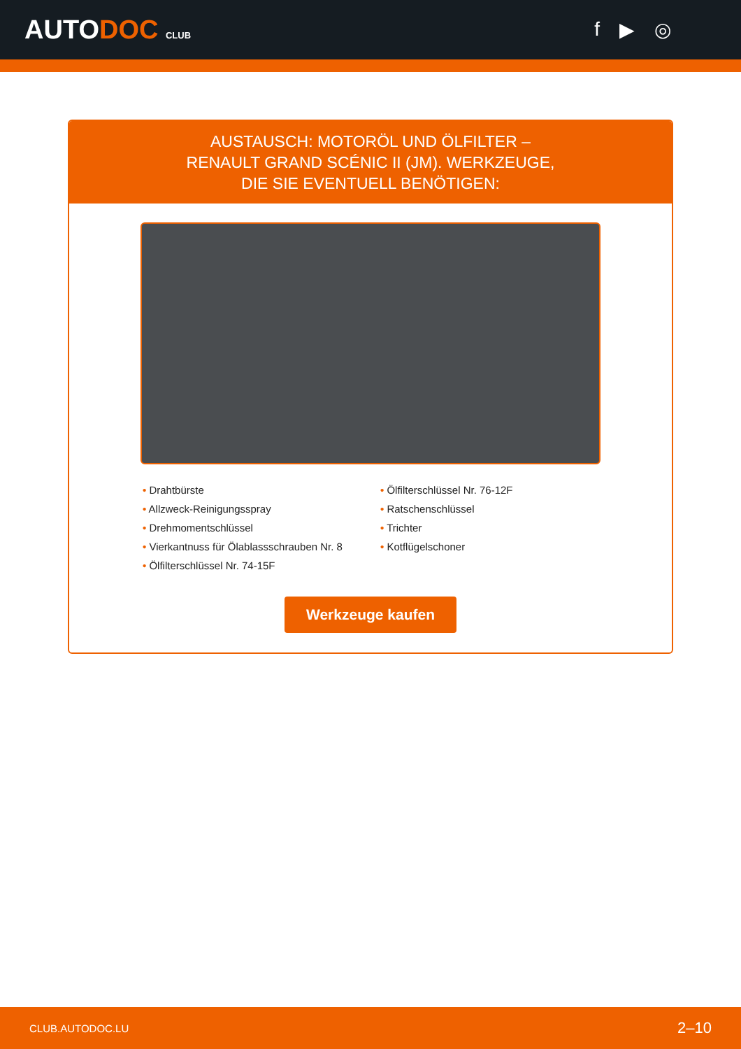AUTODOC CLUB
f ▶ ◎
AUSTAUSCH: MOTORÖL UND ÖLFILTER – RENAULT GRAND SCÉNIC II (JM). WERKZEUGE, DIE SIE EVENTUELL BENÖTIGEN:
• Drahtbürste
• Allzweck-Reinigungsspray
• Drehmomentschlüssel
• Vierkantnuss für Ölablassschrauben Nr. 8
• Ölfilterschlüssel Nr. 74-15F
• Ölfilterschlüssel Nr. 76-12F
• Ratschenschlüssel
• Trichter
• Kotflügelschoner
Werkzeuge kaufen
CLUB.AUTODOC.LU 2–10